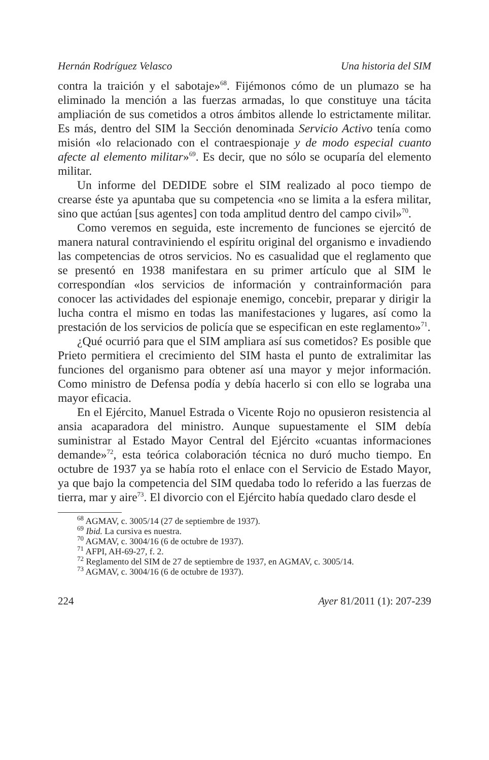Hernán Rodríguez Velasco Una historia del SIM
contra la traición y el sabotaje»<sup>68</sup>. Fijémonos cómo de un plumazo se ha eliminado la mención a las fuerzas armadas, lo que constituye una tácita ampliación de sus cometidos a otros ámbitos allende lo estrictamente militar. Es más, dentro del SIM la Sección denominada Servicio Activo tenía como misión «lo relacionado con el contraespionaje y de modo especial cuanto afecte al elemento militar»<sup>69</sup>. Es decir, que no sólo se ocuparía del elemento militar.
Un informe del DEDIDE sobre el SIM realizado al poco tiempo de crearse éste ya apuntaba que su competencia «no se limita a la esfera militar, sino que actúan [sus agentes] con toda amplitud dentro del campo civil»<sup>70</sup>.
Como veremos en seguida, este incremento de funciones se ejercitó de manera natural contraviniendo el espíritu original del organismo e invadiendo las competencias de otros servicios. No es casualidad que el reglamento que se presentó en 1938 manifestara en su primer artículo que al SIM le correspondían «los servicios de información y contrainformación para conocer las actividades del espionaje enemigo, concebir, preparar y dirigir la lucha contra el mismo en todas las manifestaciones y lugares, así como la prestación de los servicios de policía que se especifican en este reglamento»<sup>71</sup>.
¿Qué ocurrió para que el SIM ampliara así sus cometidos? Es posible que Prieto permitiera el crecimiento del SIM hasta el punto de extralimitar las funciones del organismo para obtener así una mayor y mejor información. Como ministro de Defensa podía y debía hacerlo si con ello se lograba una mayor eficacia.
En el Ejército, Manuel Estrada o Vicente Rojo no opusieron resistencia al ansia acaparadora del ministro. Aunque supuestamente el SIM debía suministrar al Estado Mayor Central del Ejército «cuantas informaciones demande»<sup>72</sup>, esta teórica colaboración técnica no duró mucho tiempo. En octubre de 1937 ya se había roto el enlace con el Servicio de Estado Mayor, ya que bajo la competencia del SIM quedaba todo lo referido a las fuerzas de tierra, mar y aire<sup>73</sup>. El divorcio con el Ejército había quedado claro desde el
<sup>68</sup> AGMAV, c. 3005/14 (27 de septiembre de 1937).
<sup>69</sup> Ibid. La cursiva es nuestra.
<sup>70</sup> AGMAV, c. 3004/16 (6 de octubre de 1937).
<sup>71</sup> AFPI, AH-69-27, f. 2.
<sup>72</sup> Reglamento del SIM de 27 de septiembre de 1937, en AGMAV, c. 3005/14.
<sup>73</sup> AGMAV, c. 3004/16 (6 de octubre de 1937).
224 Ayer 81/2011 (1): 207-239